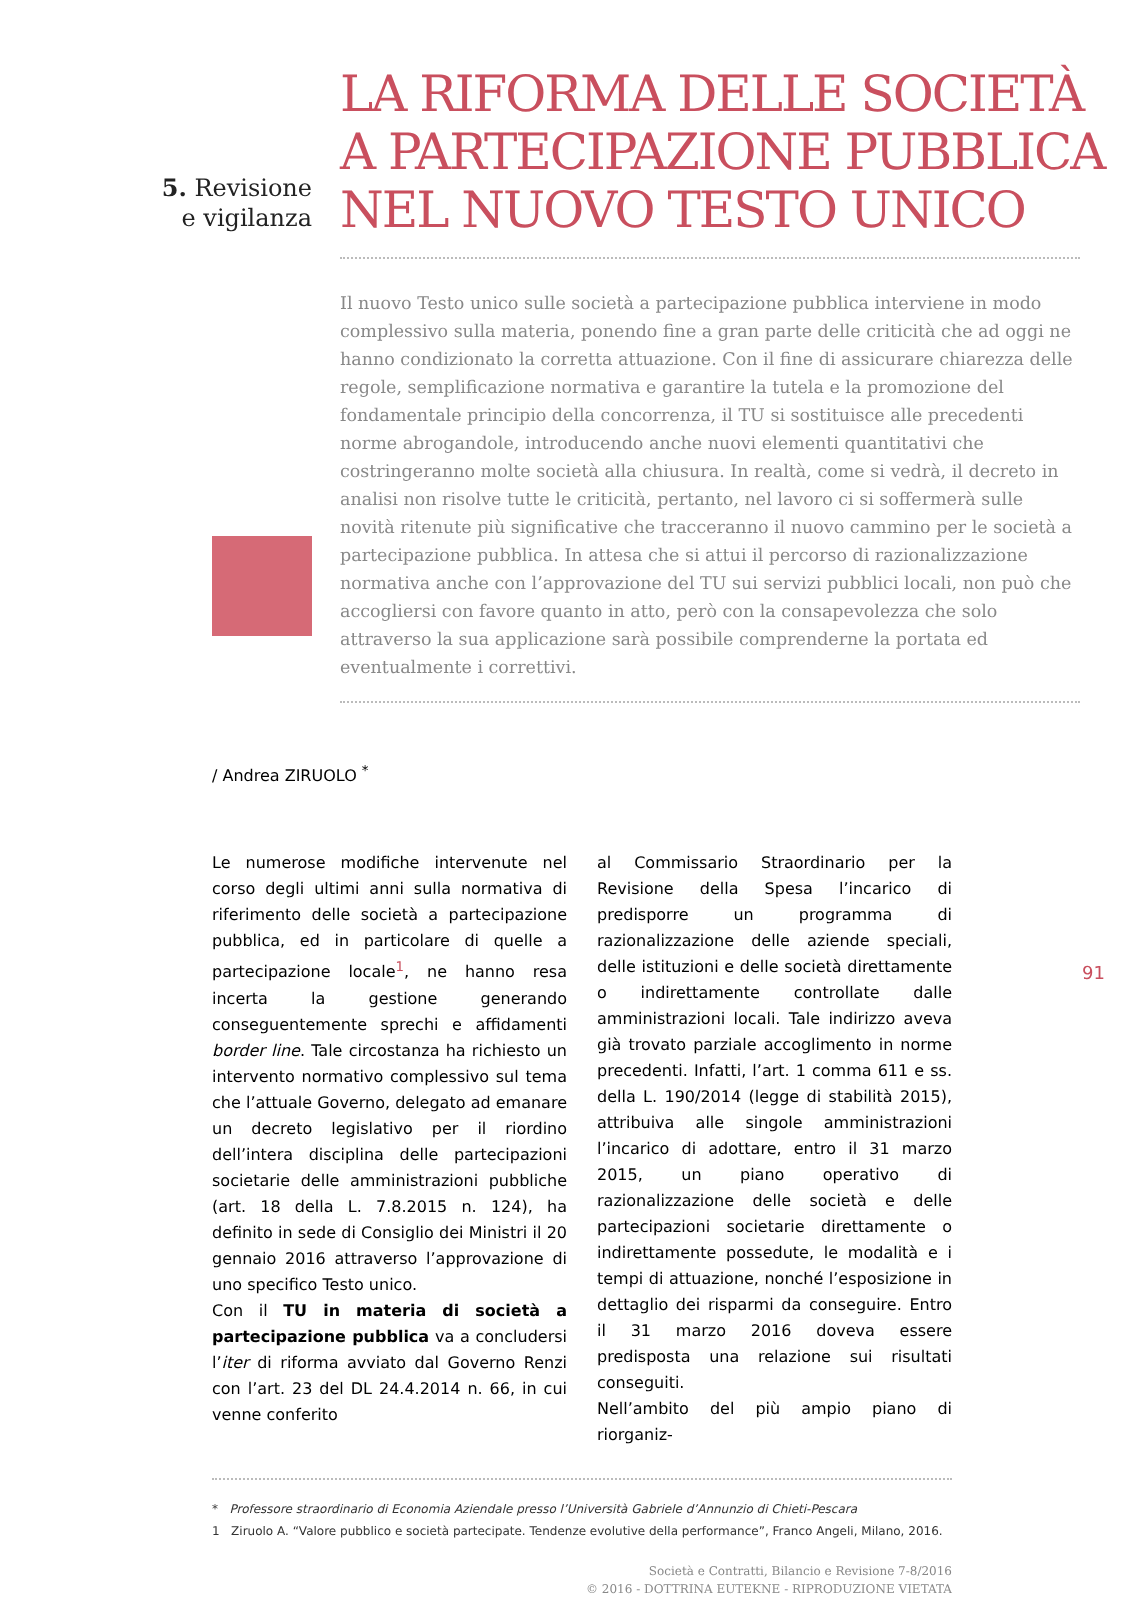5. Revisione
e vigilanza
LA RIFORMA DELLE SOCIETÀ
A PARTECIPAZIONE PUBBLICA
NEL NUOVO TESTO UNICO
Il nuovo Testo unico sulle società a partecipazione pubblica interviene in modo complessivo sulla materia, ponendo fine a gran parte delle criticità che ad oggi ne hanno condizionato la corretta attuazione. Con il fine di assicurare chiarezza delle regole, semplificazione normativa e garantire la tutela e la promozione del fondamentale principio della concorrenza, il TU si sostituisce alle precedenti norme abrogandole, introducendo anche nuovi elementi quantitativi che costringeranno molte società alla chiusura. In realtà, come si vedrà, il decreto in analisi non risolve tutte le criticità, pertanto, nel lavoro ci si soffermerà sulle novità ritenute più significative che tracceranno il nuovo cammino per le società a partecipazione pubblica. In attesa che si attui il percorso di razionalizzazione normativa anche con l’approvazione del TU sui servizi pubblici locali, non può che accogliersi con favore quanto in atto, però con la consapevolezza che solo attraverso la sua applicazione sarà possibile comprenderne la portata ed eventualmente i correttivi.
/ Andrea ZIRUOLO <sup>*</sup>
Le numerose modifiche intervenute nel corso degli ultimi anni sulla normativa di riferimento delle società a partecipazione pubblica, ed in particolare di quelle a partecipazione locale<sup>1</sup>, ne hanno resa incerta la gestione generando conseguentemente sprechi e affidamenti border line. Tale circostanza ha richiesto un intervento normativo complessivo sul tema che l’attuale Governo, delegato ad emanare un decreto legislativo per il riordino dell’intera disciplina delle partecipazioni societarie delle amministrazioni pubbliche (art. 18 della L. 7.8.2015 n. 124), ha definito in sede di Consiglio dei Ministri il 20 gennaio 2016 attraverso l’approvazione di uno specifico Testo unico.
Con il TU in materia di società a partecipazione pubblica va a concludersi l’iter di riforma avviato dal Governo Renzi con l’art. 23 del DL 24.4.2014 n. 66, in cui venne conferito
al Commissario Straordinario per la Revisione della Spesa l’incarico di predisporre un programma di razionalizzazione delle aziende speciali, delle istituzioni e delle società direttamente o indirettamente controllate dalle amministrazioni locali. Tale indirizzo aveva già trovato parziale accoglimento in norme precedenti. Infatti, l’art. 1 comma 611 e ss. della L. 190/2014 (legge di stabilità 2015), attribuiva alle singole amministrazioni l’incarico di adottare, entro il 31 marzo 2015, un piano operativo di razionalizzazione delle società e delle partecipazioni societarie direttamente o indirettamente possedute, le modalità e i tempi di attuazione, nonché l’esposizione in dettaglio dei risparmi da conseguire. Entro il 31 marzo 2016 doveva essere predisposta una relazione sui risultati conseguiti.
Nell’ambito del più ampio piano di riorganiz-
* Professore straordinario di Economia Aziendale presso l’Università Gabriele d’Annunzio di Chieti-Pescara
1 Ziruolo A. “Valore pubblico e società partecipate. Tendenze evolutive della performance”, Franco Angeli, Milano, 2016.
Società e Contratti, Bilancio e Revisione 7-8/2016
© 2016 - DOTTRINA EUTEKNE - RIPRODUZIONE VIETATA
91